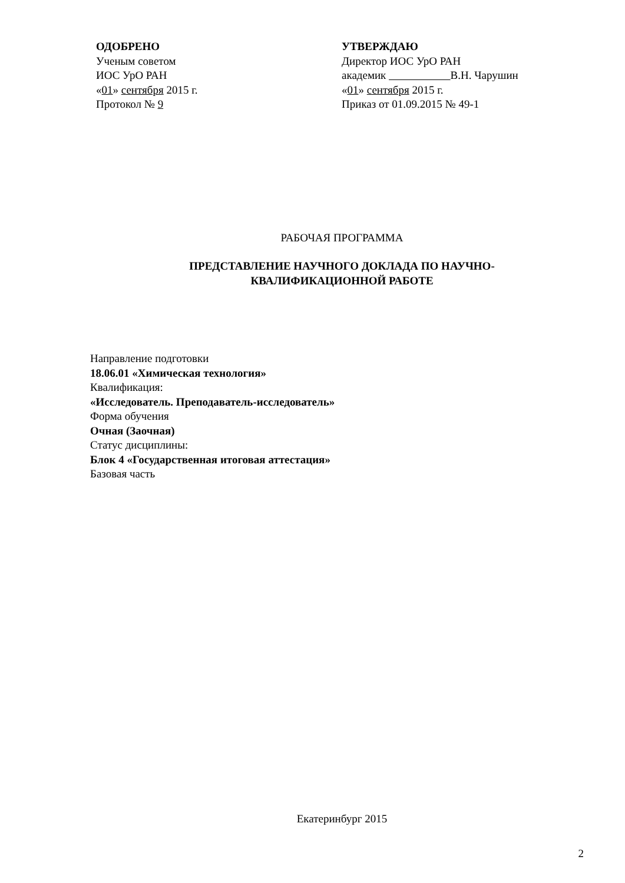ОДОБРЕНО
Ученым советом
ИОС УрО РАН
«01» сентября 2015 г.
Протокол № 9
УТВЕРЖДАЮ
Директор ИОС УрО РАН
академик В.Н. Чарушин
«01» сентября 2015 г.
Приказ от 01.09.2015 № 49-1
РАБОЧАЯ ПРОГРАММА
ПРЕДСТАВЛЕНИЕ НАУЧНОГО ДОКЛАДА ПО НАУЧНО-
КВАЛИФИКАЦИОННОЙ РАБОТЕ
Направление подготовки
18.06.01 «Химическая технология»
Квалификация:
«Исследователь. Преподаватель-исследователь»
Форма обучения
Очная (Заочная)
Статус дисциплины:
Блок 4 «Государственная итоговая аттестация»
Базовая часть
Екатеринбург 2015
2